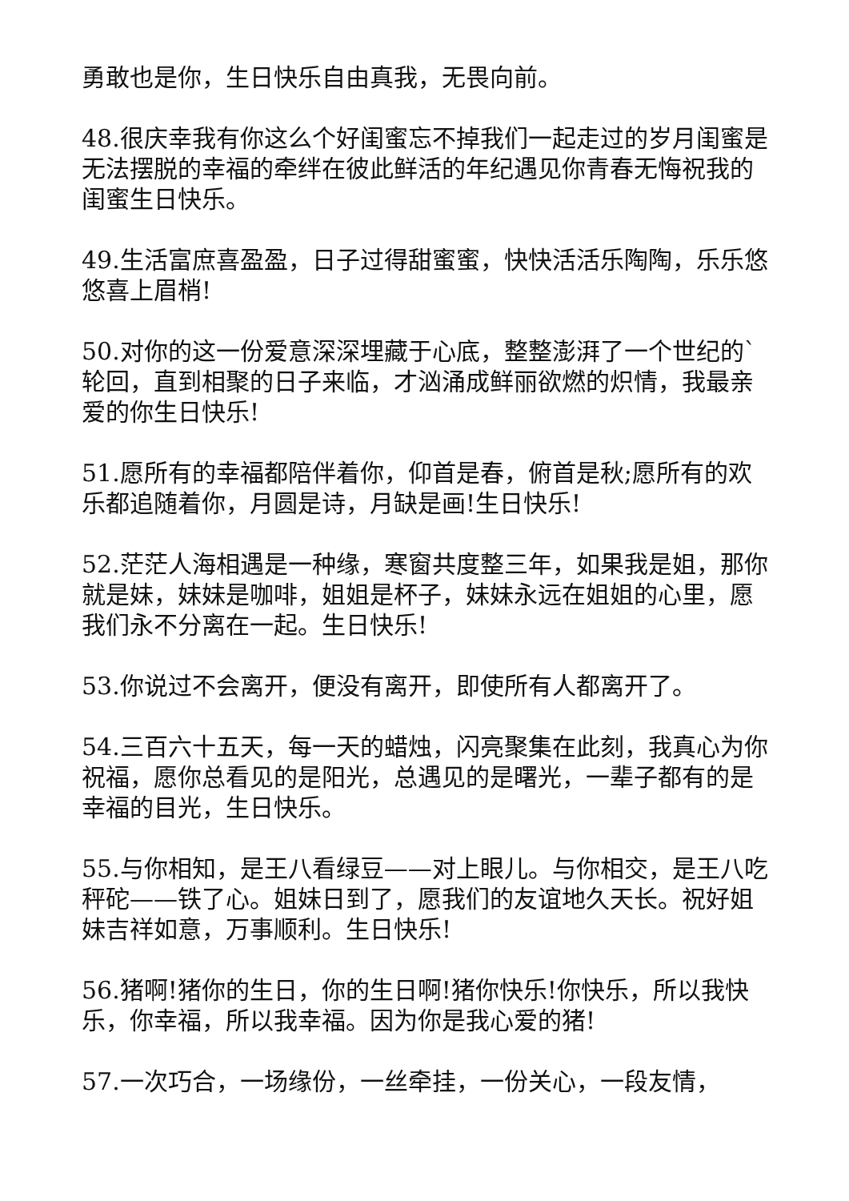勇敢也是你，生日快乐自由真我，无畏向前。
48.很庆幸我有你这么个好闺蜜忘不掉我们一起走过的岁月闺蜜是无法摆脱的幸福的牵绊在彼此鲜活的年纪遇见你青春无悔祝我的闺蜜生日快乐。
49.生活富庶喜盈盈，日子过得甜蜜蜜，快快活活乐陶陶，乐乐悠悠喜上眉梢!
50.对你的这一份爱意深深埋藏于心底，整整澎湃了一个世纪的`轮回，直到相聚的日子来临，才汹涌成鲜丽欲燃的炽情，我最亲爱的你生日快乐!
51.愿所有的幸福都陪伴着你，仰首是春，俯首是秋;愿所有的欢乐都追随着你，月圆是诗，月缺是画!生日快乐!
52.茫茫人海相遇是一种缘，寒窗共度整三年，如果我是姐，那你就是妹，妹妹是咖啡，姐姐是杯子，妹妹永远在姐姐的心里，愿我们永不分离在一起。生日快乐!
53.你说过不会离开，便没有离开，即使所有人都离开了。
54.三百六十五天，每一天的蜡烛，闪亮聚集在此刻，我真心为你祝福，愿你总看见的是阳光，总遇见的是曙光，一辈子都有的是幸福的目光，生日快乐。
55.与你相知，是王八看绿豆——对上眼儿。与你相交，是王八吃秤砣——铁了心。姐妹日到了，愿我们的友谊地久天长。祝好姐妹吉祥如意，万事顺利。生日快乐!
56.猪啊!猪你的生日，你的生日啊!猪你快乐!你快乐，所以我快乐，你幸福，所以我幸福。因为你是我心爱的猪!
57.一次巧合，一场缘份，一丝牵挂，一份关心，一段友情，